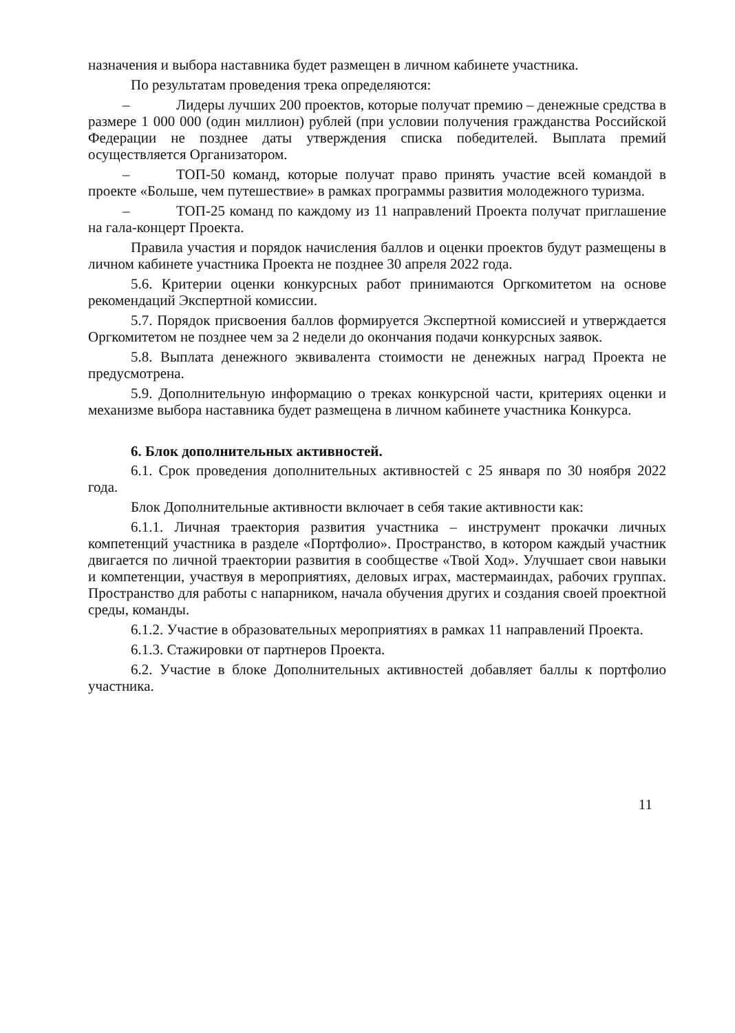назначения и выбора наставника будет размещен в личном кабинете участника.
По результатам проведения трека определяются:
– Лидеры лучших 200 проектов, которые получат премию – денежные средства в размере 1 000 000 (один миллион) рублей (при условии получения гражданства Российской Федерации не позднее даты утверждения списка победителей. Выплата премий осуществляется Организатором.
– ТОП-50 команд, которые получат право принять участие всей командой в проекте «Больше, чем путешествие» в рамках программы развития молодежного туризма.
– ТОП-25 команд по каждому из 11 направлений Проекта получат приглашение на гала-концерт Проекта.
Правила участия и порядок начисления баллов и оценки проектов будут размещены в личном кабинете участника Проекта не позднее 30 апреля 2022 года.
5.6. Критерии оценки конкурсных работ принимаются Оргкомитетом на основе рекомендаций Экспертной комиссии.
5.7. Порядок присвоения баллов формируется Экспертной комиссией и утверждается Оргкомитетом не позднее чем за 2 недели до окончания подачи конкурсных заявок.
5.8. Выплата денежного эквивалента стоимости не денежных наград Проекта не предусмотрена.
5.9. Дополнительную информацию о треках конкурсной части, критериях оценки и механизме выбора наставника будет размещена в личном кабинете участника Конкурса.
6. Блок дополнительных активностей.
6.1. Срок проведения дополнительных активностей с 25 января по 30 ноября 2022 года.
Блок Дополнительные активности включает в себя такие активности как:
6.1.1. Личная траектория развития участника – инструмент прокачки личных компетенций участника в разделе «Портфолио». Пространство, в котором каждый участник двигается по личной траектории развития в сообществе «Твой Ход». Улучшает свои навыки и компетенции, участвуя в мероприятиях, деловых играх, мастермаиндах, рабочих группах. Пространство для работы с напарником, начала обучения других и создания своей проектной среды, команды.
6.1.2. Участие в образовательных мероприятиях в рамках 11 направлений Проекта.
6.1.3. Стажировки от партнеров Проекта.
6.2. Участие в блоке Дополнительных активностей добавляет баллы к портфолио участника.
11